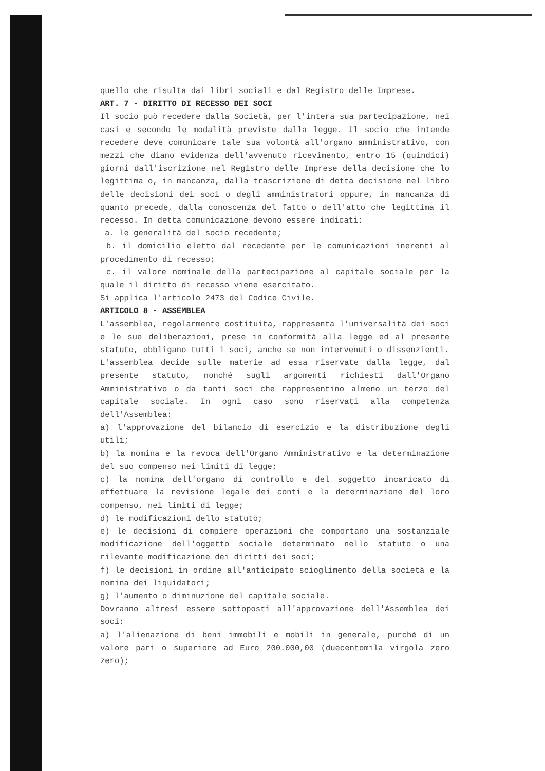quello che risulta dai libri sociali e dal Registro delle Imprese.
ART. 7 - DIRITTO DI RECESSO DEI SOCI
Il socio può recedere dalla Società, per l'intera sua partecipazione, nei casi e secondo le modalità previste dalla legge. Il socio che intende recedere deve comunicare tale sua volontà all'organo amministrativo, con mezzi che diano evidenza dell'avvenuto ricevimento, entro 15 (quindici) giorni dall'iscrizione nel Registro delle Imprese della decisione che lo legittima o, in mancanza, dalla trascrizione di detta decisione nel libro delle decisioni dei soci o degli amministratori oppure, in mancanza di quanto precede, dalla conoscenza del fatto o dell'atto che legittima il recesso. In detta comunicazione devono essere indicati:
a. le generalità del socio recedente;
b. il domicilio eletto dal recedente per le comunicazioni inerenti al procedimento di recesso;
c. il valore nominale della partecipazione al capitale sociale per la quale il diritto di recesso viene esercitato.
Si applica l'articolo 2473 del Codice Civile.
ARTICOLO 8 - ASSEMBLEA
L'assemblea, regolarmente costituita, rappresenta l'universalità dei soci e le sue deliberazioni, prese in conformità alla legge ed al presente statuto, obbligano tutti i soci, anche se non intervenuti o dissenzienti.
L'assemblea decide sulle materie ad essa riservate dalla legge, dal presente statuto, nonché sugli argomenti richiesti dall'Organo Amministrativo o da tanti soci che rappresentino almeno un terzo del capitale sociale. In ogni caso sono riservati alla competenza dell'Assemblea:
a) l'approvazione del bilancio di esercizio e la distribuzione degli utili;
b) la nomina e la revoca dell'Organo Amministrativo e la determinazione del suo compenso nei limiti di legge;
c) la nomina dell'organo di controllo e del soggetto incaricato di effettuare la revisione legale dei conti e la determinazione del loro compenso, nei limiti di legge;
d) le modificazioni dello statuto;
e) le decisioni di compiere operazioni che comportano una sostanziale modificazione dell'oggetto sociale determinato nello statuto o una rilevante modificazione dei diritti dei soci;
f) le decisioni in ordine all'anticipato scioglimento della società e la nomina dei liquidatori;
g) l'aumento o diminuzione del capitale sociale.
Dovranno altresì essere sottoposti all'approvazione dell'Assemblea dei soci:
a) l'alienazione di beni immobili e mobili in generale, purché di un valore pari o superiore ad Euro 200.000,00 (duecentomila virgola zero zero);